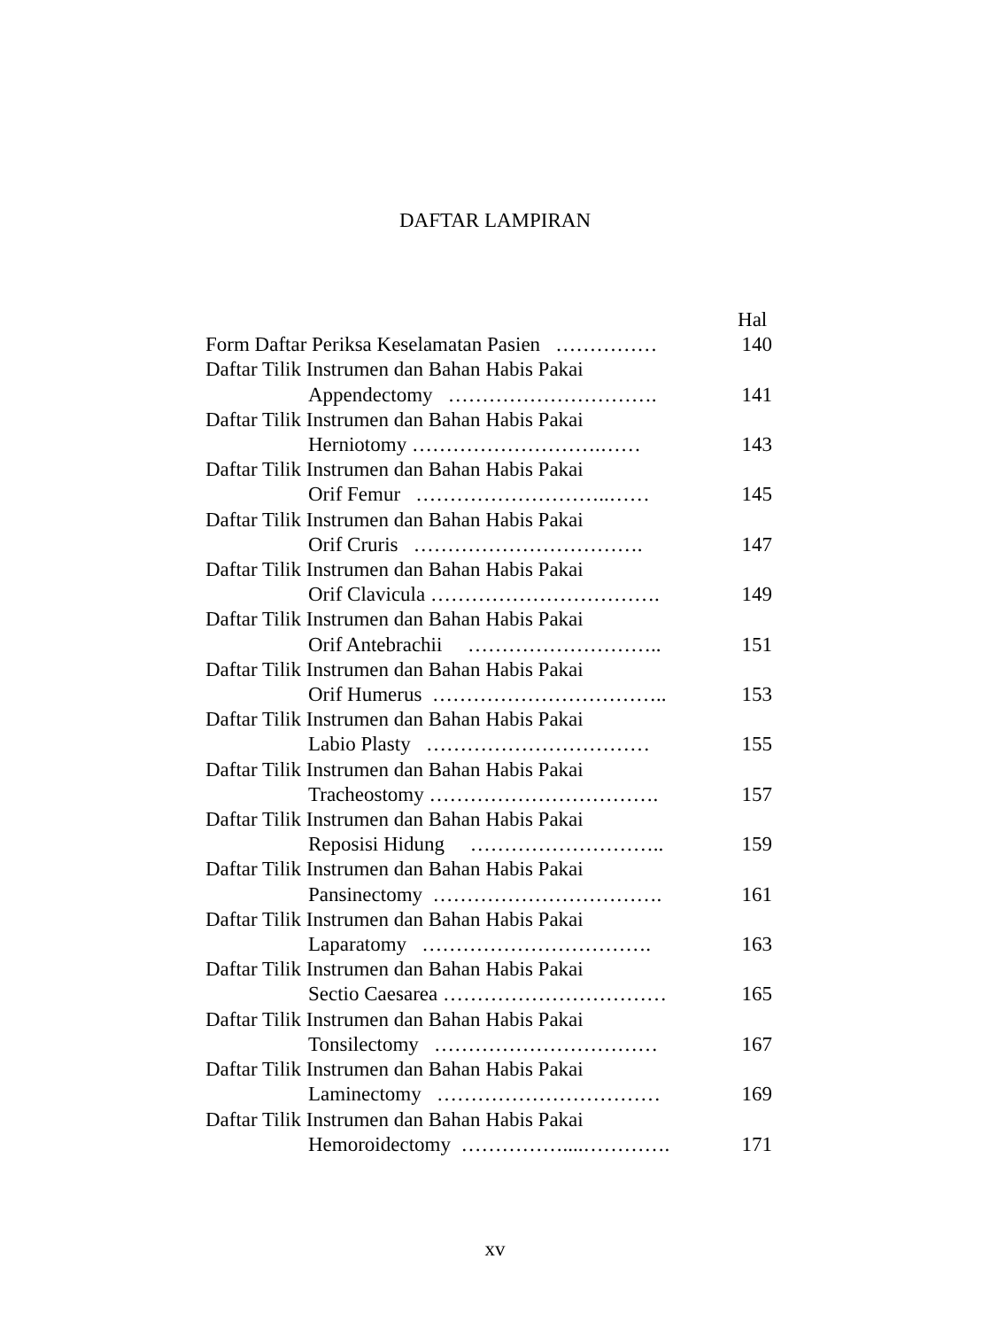DAFTAR LAMPIRAN
Hal
Form Daftar Periksa Keselamatan Pasien …………… 140
Daftar Tilik Instrumen dan Bahan Habis Pakai
Appendectomy …………………………. 141
Daftar Tilik Instrumen dan Bahan Habis Pakai
Herniotomy ……………………….…… 143
Daftar Tilik Instrumen dan Bahan Habis Pakai
Orif Femur ………………………..…… 145
Daftar Tilik Instrumen dan Bahan Habis Pakai
Orif Cruris ……………………………. 147
Daftar Tilik Instrumen dan Bahan Habis Pakai
Orif Clavicula ……………………………. 149
Daftar Tilik Instrumen dan Bahan Habis Pakai
Orif Antebrachii ……………………….. 151
Daftar Tilik Instrumen dan Bahan Habis Pakai
Orif Humerus …………………………….. 153
Daftar Tilik Instrumen dan Bahan Habis Pakai
Labio Plasty …………………………… 155
Daftar Tilik Instrumen dan Bahan Habis Pakai
Tracheostomy ……………………………. 157
Daftar Tilik Instrumen dan Bahan Habis Pakai
Reposisi Hidung ……………………….. 159
Daftar Tilik Instrumen dan Bahan Habis Pakai
Pansinectomy ……………………………. 161
Daftar Tilik Instrumen dan Bahan Habis Pakai
Laparatomy ……………………………. 163
Daftar Tilik Instrumen dan Bahan Habis Pakai
Sectio Caesarea …………………………… 165
Daftar Tilik Instrumen dan Bahan Habis Pakai
Tonsilectomy …………………………… 167
Daftar Tilik Instrumen dan Bahan Habis Pakai
Laminectomy …………………………… 169
Daftar Tilik Instrumen dan Bahan Habis Pakai
Hemoroidectomy ……………....…………. 171
xv